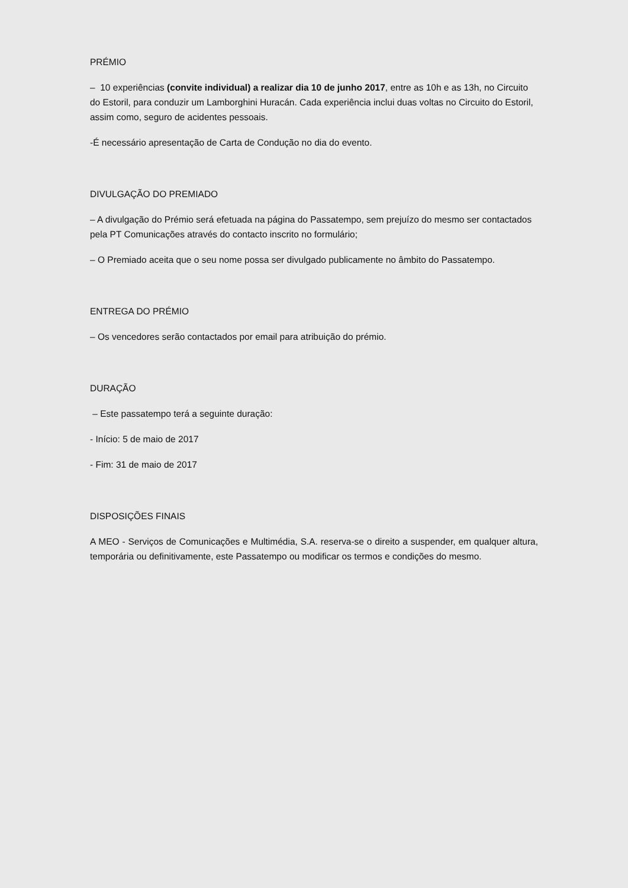PRÉMIO
– 10 experiências (convite individual) a realizar dia 10 de junho 2017, entre as 10h e as 13h, no Circuito do Estoril, para conduzir um Lamborghini Huracán. Cada experiência inclui duas voltas no Circuito do Estoril, assim como, seguro de acidentes pessoais.
-É necessário apresentação de Carta de Condução no dia do evento.
DIVULGAÇÃO DO PREMIADO
– A divulgação do Prémio será efetuada na página do Passatempo, sem prejuízo do mesmo ser contactados pela PT Comunicações através do contacto inscrito no formulário;
– O Premiado aceita que o seu nome possa ser divulgado publicamente no âmbito do Passatempo.
ENTREGA DO PRÉMIO
– Os vencedores serão contactados por email para atribuição do prémio.
DURAÇÃO
– Este passatempo terá a seguinte duração:
- Início: 5 de maio de 2017
- Fim: 31 de maio de 2017
DISPOSIÇÕES FINAIS
A MEO - Serviços de Comunicações e Multimédia, S.A. reserva-se o direito a suspender, em qualquer altura, temporária ou definitivamente, este Passatempo ou modificar os termos e condições do mesmo.